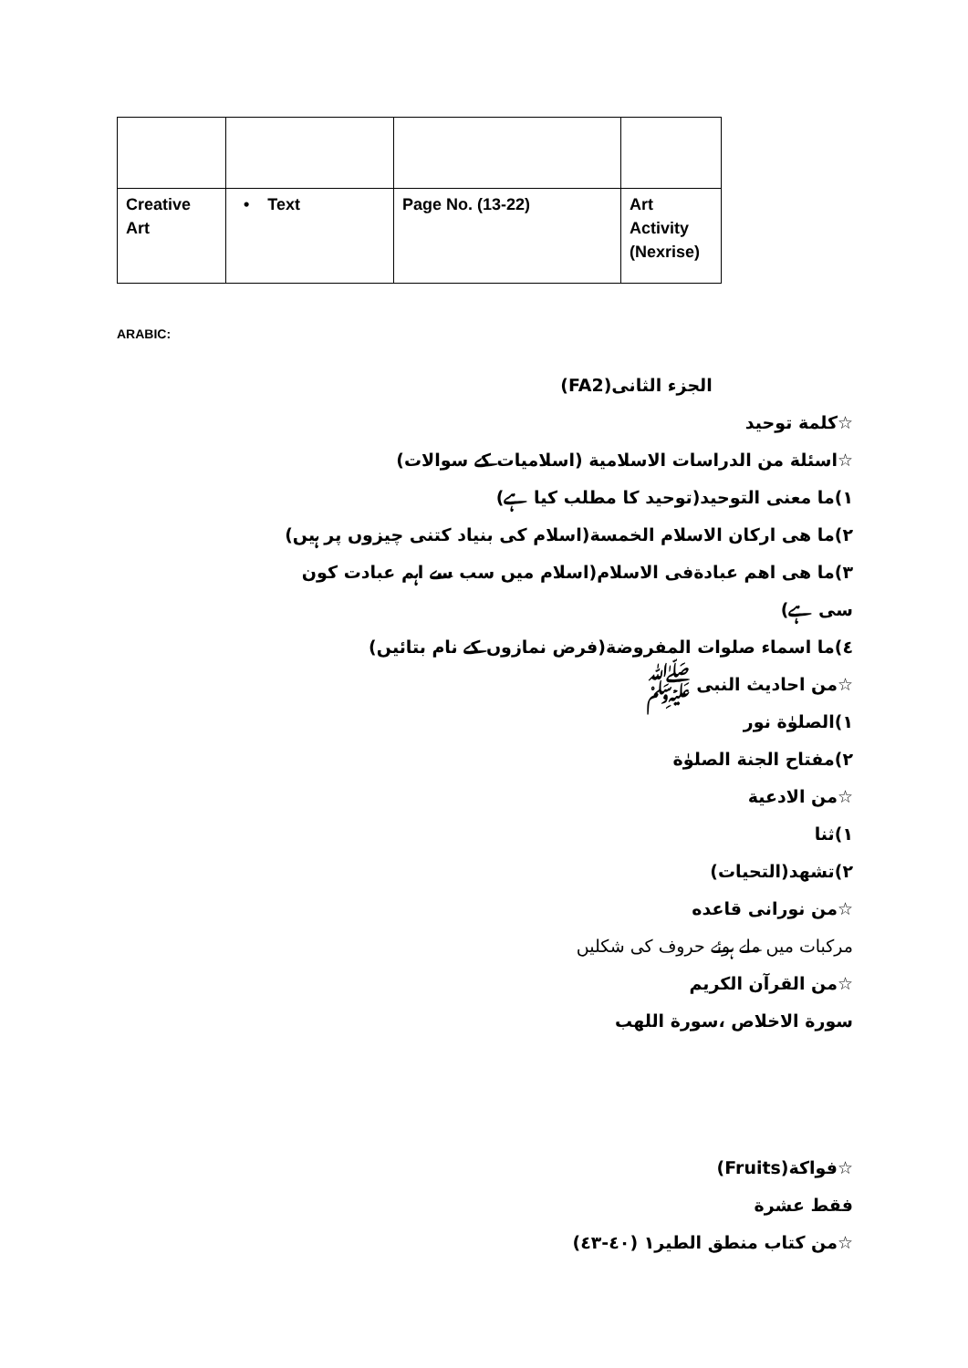| Creative Art | • Text | Page No. (13-22) | Art Activity (Nexrise) |
ARABIC:
الجزء الثانی(FA2)
☆كلمة توحيد
☆اسئلة من الدراسات الاسلامية (اسلامیات کے سوالات)
١)ما معنى التوحيد(توحید کا مطلب کیا ہے)
٢)ما هی ارکان الاسلام الخمسة(اسلام کی بنیاد کتنی چیزوں پر ہیں)
٣)ما هی اهم عبادةفی الاسلام(اسلام میں سب سے اہم عبادت کون سی ہے)
٤)ما اسماء صلوات المفروضة(فرض نمازوں کے نام بتائیں)
☆من احاديث النبی ﷺ
١)الصلوٰة نور
٢)مفتاح الجنة الصلوٰة
☆من الادعية
١)ثنا
٢)تشهد(التحيات)
☆من نورانی قاعده
مرکبات میں ملے ہوئے حروف کی شکلیں
☆من القرآن الكريم
سورة الاخلاص ،سورة اللهب
☆فواكة(Fruits)
فقط عشرة
☆من كتاب منطق الطير١ (٤٠-٤٣)